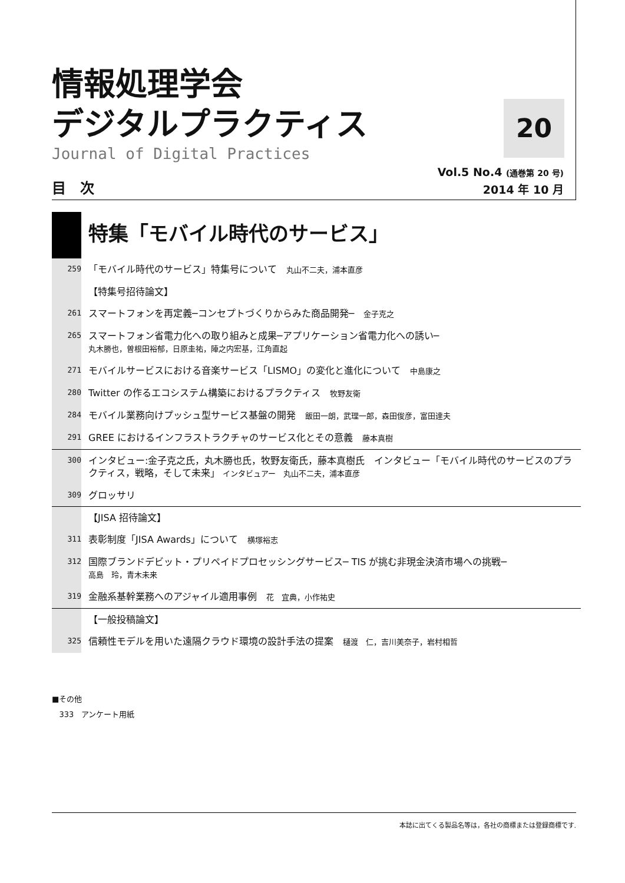情報処理学会
デジタルプラクティス
Journal of Digital Practices
20
Vol.5 No.4 (通巻第 20 号)
2014 年 10 月
目　次
特集「モバイル時代のサービス」
259
「モバイル時代のサービス」特集号について　丸山不二夫，浦本直彦
【特集号招待論文】
261
スマートフォンを再定義─コンセプトづくりからみた商品開発─　金子克之
265
スマートフォン省電力化への取り組みと成果─アプリケーション省電力化への誘い─
丸木勝也，曽根田裕郁，日原圭祐，陣之内宏基，江角直起
271
モバイルサービスにおける音楽サービス「LISMO」の変化と進化について　中島康之
280
Twitter の作るエコシステム構築におけるプラクティス　牧野友衛
284
モバイル業務向けプッシュ型サービス基盤の開発　飯田一朗，武理一郎，森田俊彦，富田達夫
291
GREE におけるインフラストラクチャのサービス化とその意義　藤本真樹
300
インタビュー:金子克之氏，丸木勝也氏，牧野友衛氏，藤本真樹氏　インタビュー「モバイル時代のサービスのプラクティス，戦略，そして未来」 インタビュアー　丸山不二夫，浦本直彦
309
グロッサリ
【JISA 招待論文】
311
表彰制度「JISA Awards」について　横塚裕志
312
国際ブランドデビット・プリペイドプロセッシングサービス─ TIS が挑む非現金決済市場への挑戦─
高島　玲，青木未来
319
金融系基幹業務へのアジャイル適用事例　花　宜典，小作祐史
【一般投稿論文】
325
信頼性モデルを用いた遠隔クラウド環境の設計手法の提案　樋渡　仁，吉川美奈子，岩村相哲
■その他
333　アンケート用紙
本誌に出てくる製品名等は，各社の商標または登録商標です.